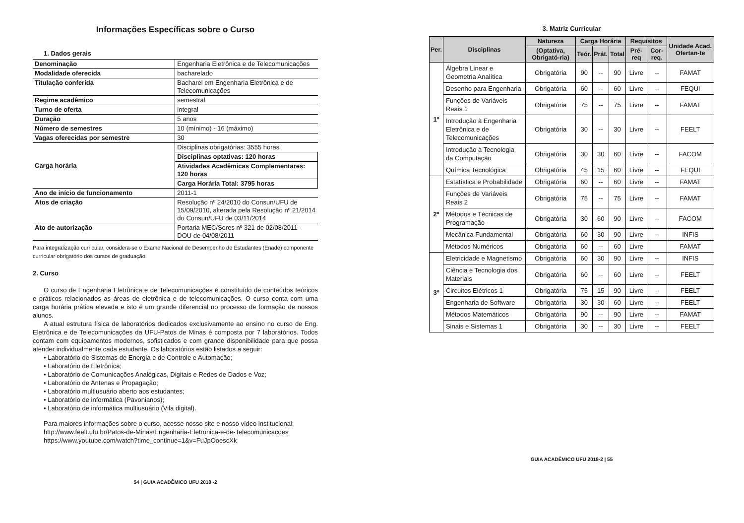Informações Específicas sobre o Curso
1. Dados gerais
| Denominação | Engenharia Eletrônica e de Telecomunicações |
| Modalidade oferecida | bacharelado |
| Titulação conferida | Bacharel em Engenharia Eletrônica e de Telecomunicações |
| Regime acadêmico | semestral |
| Turno de oferta | integral |
| Duração | 5 anos |
| Número de semestres | 10 (mínimo) - 16 (máximo) |
| Vagas oferecidas por semestre | 30 |
| Carga horária | Disciplinas obrigatórias: 3555 horas |
| | Disciplinas optativas: 120 horas |
| | Atividades Acadêmicas Complementares: 120 horas |
| | Carga Horária Total: 3795 horas |
| Ano de início de funcionamento | 2011-1 |
| Atos de criação | Resolução nº 24/2010 do Consun/UFU de 15/09/2010, alterada pela Resolução nº 21/2014 do Consun/UFU de 03/11/2014 |
| Ato de autorização | Portaria MEC/Seres nº 321 de 02/08/2011 - DOU de 04/08/2011 |
Para integralização curricular, considera-se o Exame Nacional de Desempenho de Estudantes (Enade) componente curricular obrigatório dos cursos de graduação.
2. Curso
O curso de Engenharia Eletrônica e de Telecomunicações é constituído de conteúdos teóricos e práticos relacionados as áreas de eletrônica e de telecomunicações. O curso conta com uma carga horária prática elevada e isto é um grande diferencial no processo de formação de nossos alunos.
A atual estrutura física de laboratórios dedicados exclusivamente ao ensino no curso de Eng. Eletrônica e de Telecomunicações da UFU-Patos de Minas é composta por 7 laboratórios. Todos contam com equipamentos modernos, sofisticados e com grande disponibilidade para que possa atender individualmente cada estudante. Os laboratórios estão listados a seguir:
• Laboratório de Sistemas de Energia e de Controle e Automação;
• Laboratório de Eletrônica;
• Laboratório de Comunicações Analógicas, Digitais e Redes de Dados e Voz;
• Laboratório de Antenas e Propagação;
• Laboratório multiusuário aberto aos estudantes;
• Laboratório de informática (Pavonianos);
• Laboratório de informática multiusuário (Vila digital).
Para maiores informações sobre o curso, acesse nosso site e nosso vídeo institucional:
http://www.feelt.ufu.br/Patos-de-Minas/Engenharia-Eletronica-e-de-Telecomunicacoes
https://www.youtube.com/watch?time_continue=1&v=FuJpOoescXk
54 | GUIA ACADÊMICO UFU 2018 -2
3. Matriz Curricular
| Per. | Disciplinas | Natureza | Carga Horária | | | Requisitos | | Unidade Acad. Ofertan-te |
| --- | --- | --- | --- | --- | --- | --- | --- | --- |
| | | (Optativa, Obrigató-ria) | Teór. | Prát. | Total | Pré-req | Cor-req. | |
| 1º | Álgebra Linear e Geometria Analítica | Obrigatória | 90 | -- | 90 | Livre | -- | FAMAT |
| | Desenho para Engenharia | Obrigatória | 60 | -- | 60 | Livre | -- | FEQUI |
| | Funções de Variáveis Reais 1 | Obrigatória | 75 | -- | 75 | Livre | -- | FAMAT |
| | Introdução à Engenharia Eletrônica e de Telecomunicações | Obrigatória | 30 | -- | 30 | Livre | -- | FEELT |
| | Introdução à Tecnologia da Computação | Obrigatória | 30 | 30 | 60 | Livre | -- | FACOM |
| | Química Tecnológica | Obrigatória | 45 | 15 | 60 | Livre | -- | FEQUI |
| 2º | Estatística e Probabilidade | Obrigatória | 60 | -- | 60 | Livre | -- | FAMAT |
| | Funções de Variáveis Reais 2 | Obrigatória | 75 | -- | 75 | Livre | -- | FAMAT |
| | Métodos e Técnicas de Programação | Obrigatória | 30 | 60 | 90 | Livre | -- | FACOM |
| | Mecânica Fundamental | Obrigatória | 60 | 30 | 90 | Livre | -- | INFIS |
| | Métodos Numéricos | Obrigatória | 60 | -- | 60 | Livre | | FAMAT |
| 3º | Eletricidade e Magnetismo | Obrigatória | 60 | 30 | 90 | Livre | -- | INFIS |
| | Ciência e Tecnologia dos Materiais | Obrigatória | 60 | -- | 60 | Livre | -- | FEELT |
| | Circuitos Elétricos 1 | Obrigatória | 75 | 15 | 90 | Livre | -- | FEELT |
| | Engenharia de Software | Obrigatória | 30 | 30 | 60 | Livre | -- | FEELT |
| | Métodos Matemáticos | Obrigatória | 90 | -- | 90 | Livre | -- | FAMAT |
| | Sinais e Sistemas 1 | Obrigatória | 30 | -- | 30 | Livre | -- | FEELT |
GUIA ACADÊMICO UFU 2018-2 | 55